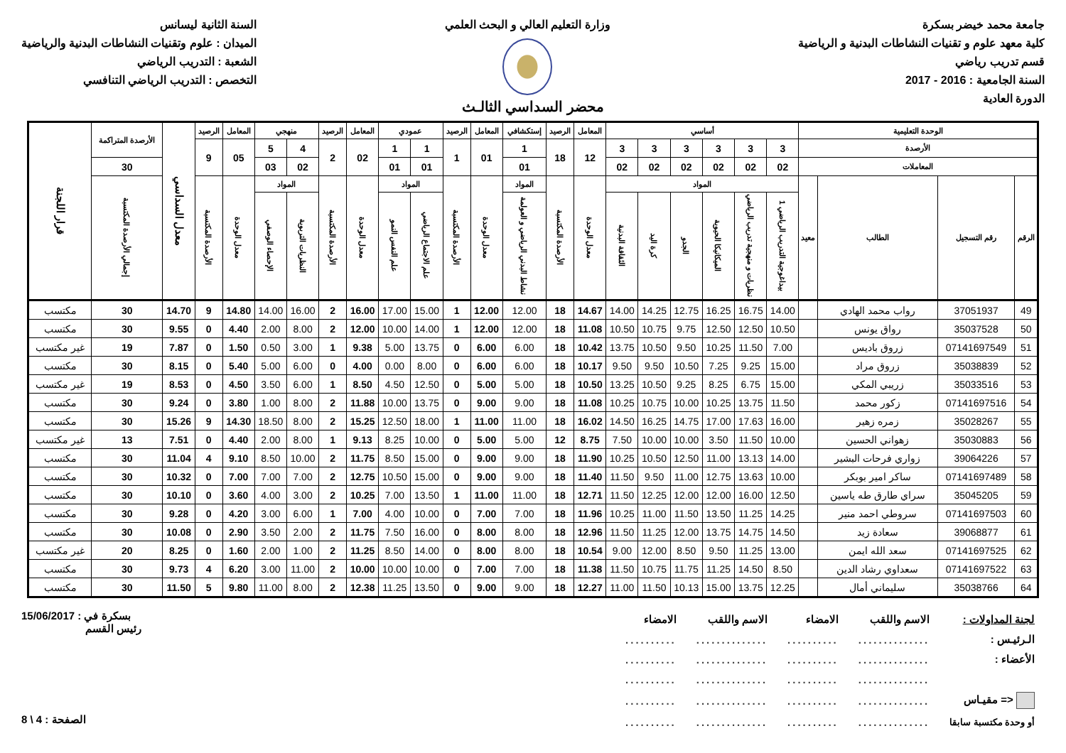جامعة محمد خيضر بسكرة
كلية معهد علوم و تقنيات النشاطات البدنية و الرياضية
قسم تدريب رياضي
السنة الجامعية : 2016 - 2017
الدورة العادية
وزارة التعليم العالي و البحث العلمي
السنة الثانية ليسانس
الميدان : علوم وتقنيات النشاطات البدنية والرياضية
الشعبة : التدريب الرياضي
التخصص : التدريب الرياضي التنافسي
محضر السداسي الثالـث
| الوحدة التعليمية | | | | أساسي | | | | | | المعامل | الرصيد | إستكشافي | المعامل | الرصيد | عمودي | | المعامل | الرصيد | منهجي | | المعامل | الرصيد | معدل السداسي | الأرصدة المتراكمة | قرار اللجنة |
| --- | --- | --- | --- | --- | --- | --- | --- | --- | --- | --- | --- | --- | --- | --- | --- | --- | --- | --- | --- | --- | --- | --- | --- | --- | --- |
| الأرصدة | | | | 3 | 3 | 3 | 3 | 3 | 3 | 12 | 18 | 1 | 01 | 1 | 1 | 1 | 02 | 2 | 4 | 5 | 05 | 9 | | | |
| المعاملات | | | | 02 | 02 | 02 | 02 | 02 | 02 | | | 01 | | | 01 | 01 | | | 02 | 03 | | | | 30 | |
| الرقم | رقم التسجيل | الطالب | معيد | المواد | | | | | | معدل الوحدة | الأرصدة المكتسبة | المواد | معدل الوحدة | الأرصدة المكتسبة | المواد | | معدل الوحدة | الأرصدة المكتسبة | المواد | | معدل الوحدة | الأرصدة المكتسبة | | إجمالي الأرصدة المكتسبة | |
| | | | | بيداغوجية التدريب الرياضي 1 | نظريات و منهجية تدريب الرياضي | الميكانيكا الحيوية | الجدو | كرة اليد | الثقافة البدنية | | | نشاط البدني الرياضي و العولمة | | | علم الاجتماع الرياضي | علم النفس النمو | | | النظريات التربوية | الإحصاء الوصفي | | | | | |
| 49 | 37051937 | رواب محمد الهادي | | 14.00 | 16.75 | 16.25 | 12.75 | 14.25 | 14.00 | 14.67 | 18 | 12.00 | 12.00 | 1 | 15.00 | 17.00 | 16.00 | 2 | 16.00 | 14.00 | 14.80 | 9 | 14.70 | 30 | مكتسب |
| 50 | 35037528 | رواق يونس | | 10.50 | 12.50 | 12.50 | 9.75 | 10.75 | 10.50 | 11.08 | 18 | 12.00 | 12.00 | 1 | 14.00 | 10.00 | 12.00 | 2 | 8.00 | 2.00 | 4.40 | 0 | 9.55 | 30 | مكتسب |
| 51 | 07141697549 | زروق باديس | | 7.00 | 11.50 | 10.25 | 9.50 | 10.50 | 13.75 | 10.42 | 18 | 6.00 | 6.00 | 0 | 13.75 | 5.00 | 9.38 | 1 | 3.00 | 0.50 | 1.50 | 0 | 7.87 | 19 | غير مكتسب |
| 52 | 35038839 | زروق مراد | | 15.00 | 9.25 | 7.25 | 10.50 | 9.50 | 9.50 | 10.17 | 18 | 6.00 | 6.00 | 0 | 8.00 | 0.00 | 4.00 | 0 | 6.00 | 5.00 | 5.40 | 0 | 8.15 | 30 | مكتسب |
| 53 | 35033516 | زريبي المكي | | 15.00 | 6.75 | 8.25 | 9.25 | 10.50 | 13.25 | 10.50 | 18 | 5.00 | 5.00 | 0 | 12.50 | 4.50 | 8.50 | 1 | 6.00 | 3.50 | 4.50 | 0 | 8.53 | 19 | غير مكتسب |
| 54 | 07141697516 | زكور محمد | | 11.50 | 13.75 | 10.25 | 10.00 | 10.75 | 10.25 | 11.08 | 18 | 9.00 | 9.00 | 0 | 13.75 | 10.00 | 11.88 | 2 | 8.00 | 1.00 | 3.80 | 0 | 9.24 | 30 | مكتسب |
| 55 | 35028267 | زمره زهير | | 16.00 | 17.63 | 17.00 | 14.75 | 16.25 | 14.50 | 16.02 | 18 | 11.00 | 11.00 | 1 | 18.00 | 12.50 | 15.25 | 2 | 8.00 | 18.50 | 14.30 | 9 | 15.26 | 30 | مكتسب |
| 56 | 35030883 | زهواني الحسين | | 10.00 | 11.50 | 3.50 | 10.00 | 10.00 | 7.50 | 8.75 | 12 | 5.00 | 5.00 | 0 | 10.00 | 8.25 | 9.13 | 1 | 8.00 | 2.00 | 4.40 | 0 | 7.51 | 13 | غير مكتسب |
| 57 | 39064226 | زواري فرحات البشير | | 14.00 | 13.13 | 11.00 | 12.50 | 10.50 | 10.25 | 11.90 | 18 | 9.00 | 9.00 | 0 | 15.00 | 8.50 | 11.75 | 2 | 10.00 | 8.50 | 9.10 | 4 | 11.04 | 30 | مكتسب |
| 58 | 07141697489 | ساكر امير بوبكر | | 10.00 | 13.63 | 12.75 | 11.00 | 9.50 | 11.50 | 11.40 | 18 | 9.00 | 9.00 | 0 | 15.00 | 10.50 | 12.75 | 2 | 7.00 | 7.00 | 7.00 | 0 | 10.32 | 30 | مكتسب |
| 59 | 35045205 | سراي طارق طه ياسين | | 12.50 | 16.00 | 12.00 | 12.00 | 12.25 | 11.50 | 12.71 | 18 | 11.00 | 11.00 | 1 | 13.50 | 7.00 | 10.25 | 2 | 3.00 | 4.00 | 3.60 | 0 | 10.10 | 30 | مكتسب |
| 60 | 07141697503 | سروطي احمد منير | | 14.25 | 11.25 | 13.50 | 11.50 | 11.00 | 10.25 | 11.96 | 18 | 7.00 | 7.00 | 0 | 10.00 | 4.00 | 7.00 | 1 | 6.00 | 3.00 | 4.20 | 0 | 9.28 | 30 | مكتسب |
| 61 | 39068877 | سعادة زيد | | 14.50 | 14.75 | 13.75 | 12.00 | 11.25 | 11.50 | 12.96 | 18 | 8.00 | 8.00 | 0 | 16.00 | 7.50 | 11.75 | 2 | 2.00 | 3.50 | 2.90 | 0 | 10.08 | 30 | مكتسب |
| 62 | 07141697525 | سعد الله ايمن | | 13.00 | 11.25 | 9.50 | 8.50 | 12.00 | 9.00 | 10.54 | 18 | 8.00 | 8.00 | 0 | 14.00 | 8.50 | 11.25 | 2 | 1.00 | 2.00 | 1.60 | 0 | 8.25 | 20 | غير مكتسب |
| 63 | 07141697522 | سعداوي رشاد الدين | | 8.50 | 14.50 | 11.25 | 11.75 | 10.75 | 11.50 | 11.38 | 18 | 7.00 | 7.00 | 0 | 10.00 | 10.00 | 10.00 | 2 | 11.00 | 3.00 | 6.20 | 4 | 9.73 | 30 | مكتسب |
| 64 | 35038766 | سليماني أمال | | 12.25 | 13.75 | 15.00 | 10.13 | 11.50 | 11.00 | 12.27 | 18 | 9.00 | 9.00 | 0 | 13.50 | 11.25 | 12.38 | 2 | 8.00 | 11.00 | 9.80 | 5 | 11.50 | 30 | مكتسب |
| لجنة المداولات : | الاسم واللقب | الامضاء | الاسم واللقب | الامضاء |
| الـرئيـس : | .............. | .......... | .............. | .......... |
| الأعضاء : | .............. | .......... | .............. | .......... |
| | .............. | .......... | .............. | .......... |
| <= مقيـاس | .............. | .......... | .............. | .......... |
| أو وحدة مكتسبة سابقا | .............. | .......... | .............. | .......... |
بسكرة في : 15/06/2017
رئيس القسم
الصفحة : 4 \ 8